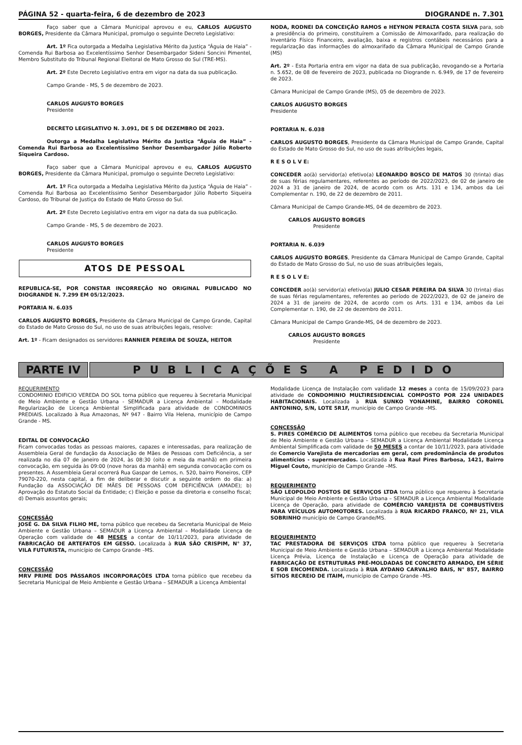PÁGINA 52 - quarta-feira, 6 de dezembro de 2023 DIOGRANDE n. 7.301
Faço saber que a Câmara Municipal aprovou e eu, CARLOS AUGUSTO BORGES, Presidente da Câmara Municipal, promulgo o seguinte Decreto Legislativo:
Art. 1º Fica outorgada a Medalha Legislativa Mérito da Justiça “Águia de Haia” - Comenda Rui Barbosa ao Excelentíssimo Senhor Desembargador Sideni Soncini Pimentel, Membro Substituto do Tribunal Regional Eleitoral de Mato Grosso do Sul (TRE-MS).
Art. 2º Este Decreto Legislativo entra em vigor na data da sua publicação.
Campo Grande - MS, 5 de dezembro de 2023.
CARLOS AUGUSTO BORGES
Presidente
DECRETO LEGISLATIVO N. 3.091, DE 5 DE DEZEMBRO DE 2023.
Outorga a Medalha Legislativa Mérito da Justiça “Águia de Haia” - Comenda Rui Barbosa ao Excelentíssimo Senhor Desembargador Júlio Roberto Siqueira Cardoso.
Faço saber que a Câmara Municipal aprovou e eu, CARLOS AUGUSTO BORGES, Presidente da Câmara Municipal, promulgo o seguinte Decreto Legislativo:
Art. 1º Fica outorgada a Medalha Legislativa Mérito da Justiça “Águia de Haia” - Comenda Rui Barbosa ao Excelentíssimo Senhor Desembargador Júlio Roberto Siqueira Cardoso, do Tribunal de Justiça do Estado de Mato Grosso do Sul.
Art. 2º Este Decreto Legislativo entra em vigor na data da sua publicação.
Campo Grande - MS, 5 de dezembro de 2023.
CARLOS AUGUSTO BORGES
Presidente
ATOS DE PESSOAL
REPUBLICA-SE, POR CONSTAR INCORREÇÃO NO ORIGINAL PUBLICADO NO DIOGRANDE N. 7.299 EM 05/12/2023.
PORTARIA N. 6.035
CARLOS AUGUSTO BORGES, Presidente da Câmara Municipal de Campo Grande, Capital do Estado de Mato Grosso do Sul, no uso de suas atribuições legais, resolve:
Art. 1º - Ficam designados os servidores RANNIER PEREIRA DE SOUZA, HEITOR
NODA, RODNEI DA CONCEIÇÃO RAMOS e HEYNON PERALTA COSTA SILVA para, sob a presidência do primeiro, constituírem a Comissão de Almoxarifado, para realização do Inventário Físico Financeiro, avaliação, baixa e registros contábeis necessários para a regularização das informações do almoxarifado da Câmara Municipal de Campo Grande (MS)
Art. 2º - Esta Portaria entra em vigor na data de sua publicação, revogando-se a Portaria n. 5.652, de 08 de fevereiro de 2023, publicada no Diogrande n. 6.949, de 17 de fevereiro de 2023.
Câmara Municipal de Campo Grande (MS), 05 de dezembro de 2023.
CARLOS AUGUSTO BORGES
Presidente
PORTARIA N. 6.038
CARLOS AUGUSTO BORGES, Presidente da Câmara Municipal de Campo Grande, Capital do Estado de Mato Grosso do Sul, no uso de suas atribuições legais,
R E S O L V E:
CONCEDER ao(à) servidor(a) efetivo(a) LEONARDO BOSCO DE MATOS 30 (trinta) dias de suas férias regulamentares, referentes ao período de 2022/2023, de 02 de janeiro de 2024 a 31 de janeiro de 2024, de acordo com os Arts. 131 e 134, ambos da Lei Complementar n. 190, de 22 de dezembro de 2011.
Câmara Municipal de Campo Grande-MS, 04 de dezembro de 2023.
CARLOS AUGUSTO BORGES
Presidente
PORTARIA N. 6.039
CARLOS AUGUSTO BORGES, Presidente da Câmara Municipal de Campo Grande, Capital do Estado de Mato Grosso do Sul, no uso de suas atribuições legais,
R E S O L V E:
CONCEDER ao(à) servidor(a) efetivo(a) JULIO CESAR PEREIRA DA SILVA 30 (trinta) dias de suas férias regulamentares, referentes ao período de 2022/2023, de 02 de janeiro de 2024 a 31 de janeiro de 2024, de acordo com os Arts. 131 e 134, ambos da Lei Complementar n. 190, de 22 de dezembro de 2011.
Câmara Municipal de Campo Grande-MS, 04 de dezembro de 2023.
CARLOS AUGUSTO BORGES
Presidente
PARTE IV PUBLICAÇÕES A PEDIDO
REQUERIMENTO
CONDOMINIO EDIFICIO VEREDA DO SOL torna público que requereu à Secretaria Municipal de Meio Ambiente e Gestão Urbana - SEMADUR a Licença Ambiental – Modalidade Regularização de Licença Ambiental Simplificada para atividade de CONDOMINIOS PREDIAIS. Localizado à Rua Amazonas, Nº 947 - Bairro Vila Helena, município de Campo Grande - MS.
EDITAL DE CONVOCAÇÃO
Ficam convocadas todas as pessoas maiores, capazes e interessadas, para realização de Assembleia Geral de fundação da Associação de Mães de Pessoas com Deficiência, a ser realizada no dia 07 de janeiro de 2024, às 08:30 (oito e meia da manhã) em primeira convocação, em seguida às 09:00 (nove horas da manhã) em segunda convocação com os presentes. A Assembleia Geral ocorrerá Rua Gaspar de Lemos, n. 520, bairro Pioneiros, CEP 79070-220, nesta capital, a fim de deliberar e discutir a seguinte ordem do dia: a) Fundação da ASSOCIAÇÃO DE MÃES DE PESSOAS COM DEFICIÊNCIA (AMADE); b) Aprovação do Estatuto Social da Entidade; c) Eleição e posse da diretoria e conselho fiscal; d) Demais assuntos gerais;
CONCESSÃO
JOSÉ G. DA SILVA FILHO ME, torna público que recebeu da Secretaria Municipal de Meio Ambiente e Gestão Urbana – SEMADUR a Licença Ambiental – Modalidade Licença de Operação com validade de 48 MESES a contar de 10/11/2023, para atividade de FABRICAÇÃO DE ARTEFATOS EM GESSO. Localizada à RUA SÃO CRISPIM, N° 37, VILA FUTURISTA, município de Campo Grande –MS.
CONCESSÃO
MRV PRIME DOS PÁSSAROS INCORPORAÇÕES LTDA torna público que recebeu da Secretaria Municipal de Meio Ambiente e Gestão Urbana – SEMADUR a Licença Ambiental
Modalidade Licença de Instalação com validade 12 meses a conta de 15/09/2023 para atividade de CONDOMINIO MULTIRESIDENCIAL COMPOSTO POR 224 UNIDADES HABITACIONAIS. Localizada à RUA SUNKO YONAMINE, BAIRRO CORONEL ANTONINO, S/N, LOTE 5R1F, município de Campo Grande –MS.
CONCESSÃO
S. PIRES COMÉRCIO DE ALIMENTOS torna público que recebeu da Secretaria Municipal de Meio Ambiente e Gestão Urbana – SEMADUR a Licença Ambiental Modalidade Licença Ambiental Simplificada com validade de 50 MESES a contar de 10/11/2023, para atividade de Comercio Varejista de mercadorias em geral, com predominância de produtos alimentícios - supermercados. Localizada à Rua Raul Pires Barbosa, 1421, Bairro Miguel Couto, município de Campo Grande –MS.
REQUERIMENTO
SÃO LEOPOLDO POSTOS DE SERVIÇOS LTDA torna público que requereu à Secretaria Municipal de Meio Ambiente e Gestão Urbana – SEMADUR a Licença Ambiental Modalidade Licença de Operação, para atividade de COMÉRCIO VAREJISTA DE COMBUSTÍVEIS PARA VEÍCULOS AUTOMOTORES. Localizada à RUA RICARDO FRANCO, Nº 21, VILA SOBRINHO município de Campo Grande/MS.
REQUERIMENTO
TAC PRESTADORA DE SERVIÇOS LTDA torna público que requereu à Secretaria Municipal de Meio Ambiente e Gestão Urbana – SEMADUR a Licença Ambiental Modalidade Licença Prévia, Licença de Instalação e Licença de Operação para atividade de FABRICAÇÃO DE ESTRUTURAS PRÉ-MOLDADAS DE CONCRETO ARMADO, EM SÉRIE E SOB ENCOMENDA. Localizada à RUA AYDANO CARVALHO BAIS, N° 857, BAIRRO SÍTIOS RECREIO DE ITAIM, município de Campo Grande –MS.